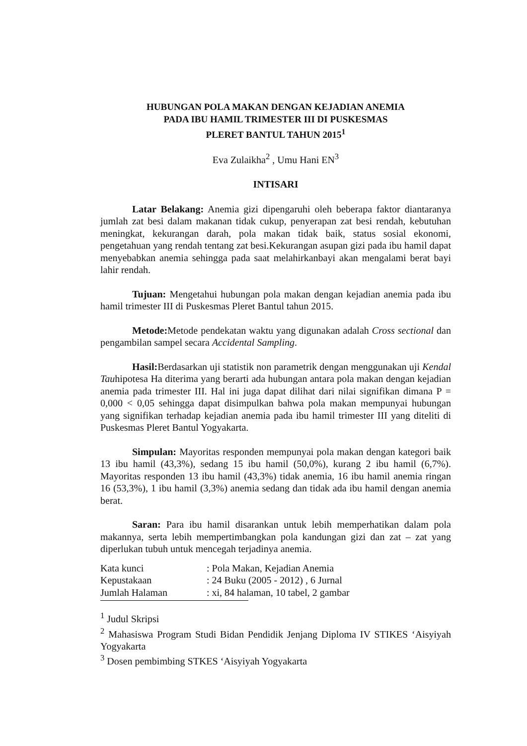HUBUNGAN POLA MAKAN DENGAN KEJADIAN ANEMIA
PADA IBU HAMIL TRIMESTER III DI PUSKESMAS
PLERET BANTUL TAHUN 2015<sup>1</sup>
Eva Zulaikha<sup>2</sup> , Umu Hani EN<sup>3</sup>
INTISARI
Latar Belakang: Anemia gizi dipengaruhi oleh beberapa faktor diantaranya jumlah zat besi dalam makanan tidak cukup, penyerapan zat besi rendah, kebutuhan meningkat, kekurangan darah, pola makan tidak baik, status sosial ekonomi, pengetahuan yang rendah tentang zat besi.Kekurangan asupan gizi pada ibu hamil dapat menyebabkan anemia sehingga pada saat melahirkanbayi akan mengalami berat bayi lahir rendah.
Tujuan: Mengetahui hubungan pola makan dengan kejadian anemia pada ibu hamil trimester III di Puskesmas Pleret Bantul tahun 2015.
Metode: Metode pendekatan waktu yang digunakan adalah Cross sectional dan pengambilan sampel secara Accidental Sampling.
Hasil: Berdasarkan uji statistik non parametrik dengan menggunakan uji Kendal Tauhipotesa Ha diterima yang berarti ada hubungan antara pola makan dengan kejadian anemia pada trimester III. Hal ini juga dapat dilihat dari nilai signifikan dimana P = 0,000 < 0,05 sehingga dapat disimpulkan bahwa pola makan mempunyai hubungan yang signifikan terhadap kejadian anemia pada ibu hamil trimester III yang diteliti di Puskesmas Pleret Bantul Yogyakarta.
Simpulan: Mayoritas responden mempunyai pola makan dengan kategori baik 13 ibu hamil (43,3%), sedang 15 ibu hamil (50,0%), kurang 2 ibu hamil (6,7%). Mayoritas responden 13 ibu hamil (43,3%) tidak anemia, 16 ibu hamil anemia ringan 16 (53,3%), 1 ibu hamil (3,3%) anemia sedang dan tidak ada ibu hamil dengan anemia berat.
Saran: Para ibu hamil disarankan untuk lebih memperhatikan dalam pola makannya, serta lebih mempertimbangkan pola kandungan gizi dan zat – zat yang diperlukan tubuh untuk mencegah terjadinya anemia.
| Kata kunci | : Pola Makan, Kejadian Anemia |
| Kepustakaan | : 24 Buku (2005 - 2012) , 6 Jurnal |
| Jumlah Halaman | : xi, 84 halaman, 10 tabel, 2 gambar |
<sup>1</sup> Judul Skripsi
<sup>2</sup> Mahasiswa Program Studi Bidan Pendidik Jenjang Diploma IV STIKES ‘Aisyiyah Yogyakarta
<sup>3</sup> Dosen pembimbing STKES ‘Aisyiyah Yogyakarta